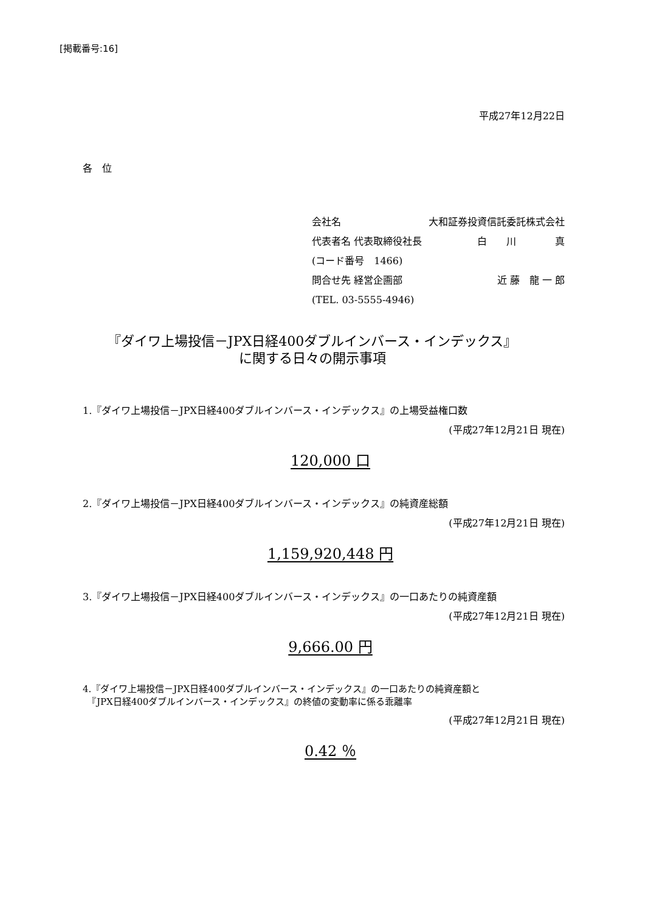[掲載番号:16]
平成27年12月22日
各　位
会社名 大和証券投資信託委託株式会社
代表者名 代表取締役社長 白　　川　　　　真
(コード番号　1466)
問合せ先 経営企画部 近 藤　龍 一 郎
(TEL. 03-5555-4946)
『ダイワ上場投信－JPX日経400ダブルインバース・インデックス』
に関する日々の開示事項
1.『ダイワ上場投信－JPX日経400ダブルインバース・インデックス』の上場受益権口数
(平成27年12月21日 現在)
120,000 口
2.『ダイワ上場投信－JPX日経400ダブルインバース・インデックス』の純資産総額
(平成27年12月21日 現在)
1,159,920,448 円
3.『ダイワ上場投信－JPX日経400ダブルインバース・インデックス』の一口あたりの純資産額
(平成27年12月21日 現在)
9,666.00 円
4.『ダイワ上場投信－JPX日経400ダブルインバース・インデックス』の一口あたりの純資産額と
　『JPX日経400ダブルインバース・インデックス』の終値の変動率に係る乖離率
(平成27年12月21日 現在)
0.42 ％